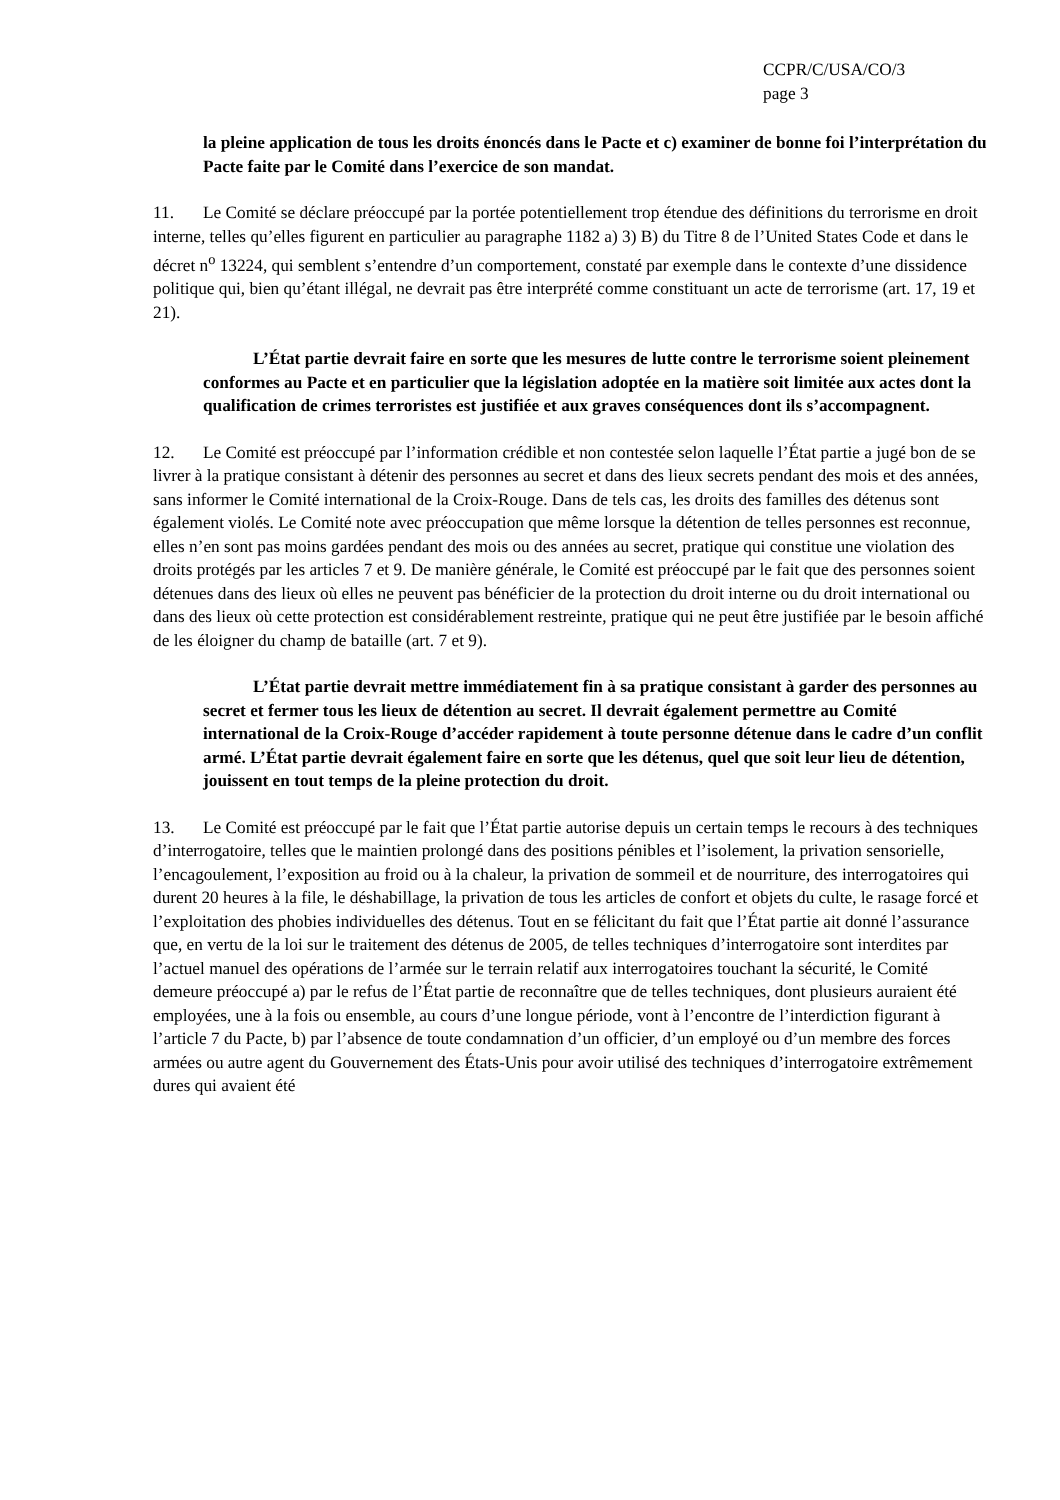CCPR/C/USA/CO/3
page 3
la pleine application de tous les droits énoncés dans le Pacte et c) examiner de bonne foi l’interprétation du Pacte faite par le Comité dans l’exercice de son mandat.
11. Le Comité se déclare préoccupé par la portée potentiellement trop étendue des définitions du terrorisme en droit interne, telles qu’elles figurent en particulier au paragraphe 1182 a) 3) B) du Titre 8 de l’United States Code et dans le décret n<sup>o</sup> 13224, qui semblent s’entendre d’un comportement, constaté par exemple dans le contexte d’une dissidence politique qui, bien qu’étant illégal, ne devrait pas être interprété comme constituant un acte de terrorisme (art. 17, 19 et 21).
L’État partie devrait faire en sorte que les mesures de lutte contre le terrorisme soient pleinement conformes au Pacte et en particulier que la législation adoptée en la matière soit limitée aux actes dont la qualification de crimes terroristes est justifiée et aux graves conséquences dont ils s’accompagnent.
12. Le Comité est préoccupé par l’information crédible et non contestée selon laquelle l’État partie a jugé bon de se livrer à la pratique consistant à détenir des personnes au secret et dans des lieux secrets pendant des mois et des années, sans informer le Comité international de la Croix-Rouge. Dans de tels cas, les droits des familles des détenus sont également violés. Le Comité note avec préoccupation que même lorsque la détention de telles personnes est reconnue, elles n’en sont pas moins gardées pendant des mois ou des années au secret, pratique qui constitue une violation des droits protégés par les articles 7 et 9. De manière générale, le Comité est préoccupé par le fait que des personnes soient détenues dans des lieux où elles ne peuvent pas bénéficier de la protection du droit interne ou du droit international ou dans des lieux où cette protection est considérablement restreinte, pratique qui ne peut être justifiée par le besoin affiché de les éloigner du champ de bataille (art. 7 et 9).
L’État partie devrait mettre immédiatement fin à sa pratique consistant à garder des personnes au secret et fermer tous les lieux de détention au secret. Il devrait également permettre au Comité international de la Croix-Rouge d’accéder rapidement à toute personne détenue dans le cadre d’un conflit armé. L’État partie devrait également faire en sorte que les détenus, quel que soit leur lieu de détention, jouissent en tout temps de la pleine protection du droit.
13. Le Comité est préoccupé par le fait que l’État partie autorise depuis un certain temps le recours à des techniques d’interrogatoire, telles que le maintien prolongé dans des positions pénibles et l’isolement, la privation sensorielle, l’encagoulement, l’exposition au froid ou à la chaleur, la privation de sommeil et de nourriture, des interrogatoires qui durent 20 heures à la file, le déshabillage, la privation de tous les articles de confort et objets du culte, le rasage forcé et l’exploitation des phobies individuelles des détenus. Tout en se félicitant du fait que l’État partie ait donné l’assurance que, en vertu de la loi sur le traitement des détenus de 2005, de telles techniques d’interrogatoire sont interdites par l’actuel manuel des opérations de l’armée sur le terrain relatif aux interrogatoires touchant la sécurité, le Comité demeure préoccupé a) par le refus de l’État partie de reconnaître que de telles techniques, dont plusieurs auraient été employées, une à la fois ou ensemble, au cours d’une longue période, vont à l’encontre de l’interdiction figurant à l’article 7 du Pacte, b) par l’absence de toute condamnation d’un officier, d’un employé ou d’un membre des forces armées ou autre agent du Gouvernement des États-Unis pour avoir utilisé des techniques d’interrogatoire extrêmement dures qui avaient été